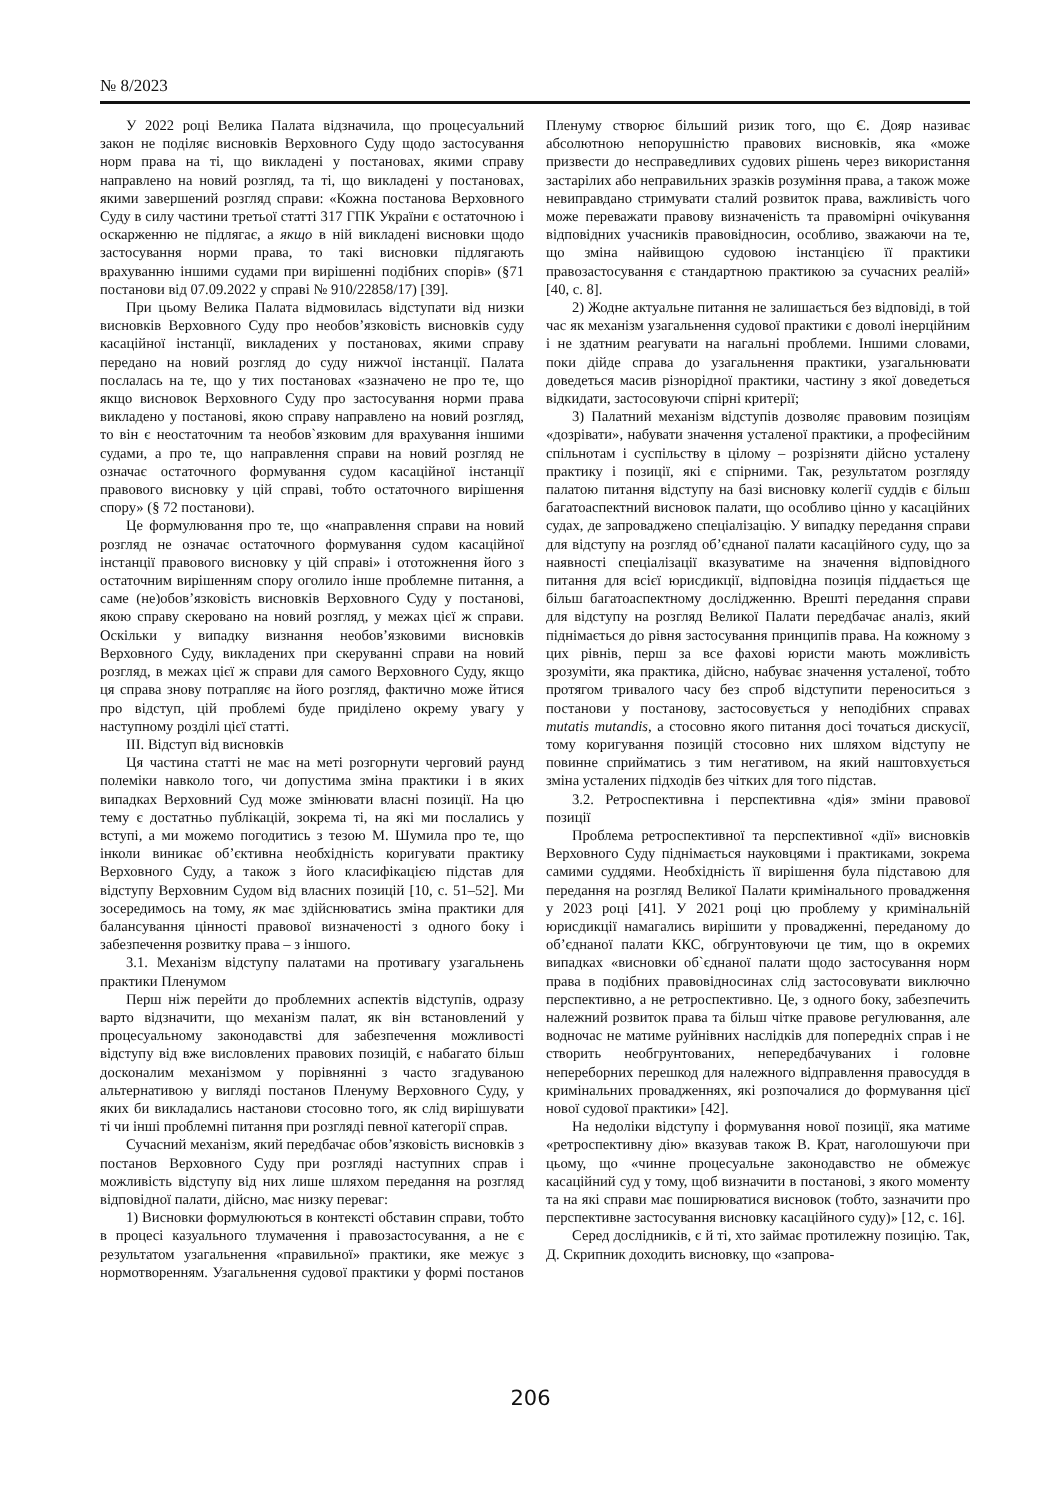№ 8/2023
У 2022 році Велика Палата відзначила, що процесуальний закон не поділяє висновків Верховного Суду щодо застосування норм права на ті, що викладені у постановах, якими справу направлено на новий розгляд, та ті, що викладені у постановах, якими завершений розгляд справи: «Кожна постанова Верховного Суду в силу частини третьої статті 317 ГПК України є остаточною і оскарженню не підлягає, а якщо в ній викладені висновки щодо застосування норми права, то такі висновки підлягають врахуванню іншими судами при вирішенні подібних спорів» (§71 постанови від 07.09.2022 у справі № 910/22858/17) [39].
При цьому Велика Палата відмовилась відступати від низки висновків Верховного Суду про необов’язковість висновків суду касаційної інстанції, викладених у постановах, якими справу передано на новий розгляд до суду нижчої інстанції. Палата послалась на те, що у тих постановах «зазначено не про те, що якщо висновок Верховного Суду про застосування норми права викладено у постанові, якою справу направлено на новий розгляд, то він є неостаточним та необов`язковим для врахування іншими судами, а про те, що направлення справи на новий розгляд не означає остаточного формування судом касаційної інстанції правового висновку у цій справі, тобто остаточного вирішення спору» (§ 72 постанови).
Це формулювання про те, що «направлення справи на новий розгляд не означає остаточного формування судом касаційної інстанції правового висновку у цій справі» і ототожнення його з остаточним вирішенням спору оголило інше проблемне питання, а саме (не)обов’язковість висновків Верховного Суду у постанові, якою справу скеровано на новий розгляд, у межах цієї ж справи. Оскільки у випадку визнання необов’язковими висновків Верховного Суду, викладених при скеруванні справи на новий розгляд, в межах цієї ж справи для самого Верховного Суду, якщо ця справа знову потрапляє на його розгляд, фактично може йтися про відступ, цій проблемі буде приділено окрему увагу у наступному розділі цієї статті.
ІІІ. Відступ від висновків
Ця частина статті не має на меті розгорнути черговий раунд полеміки навколо того, чи допустима зміна практики і в яких випадках Верховний Суд може змінювати власні позиції. На цю тему є достатньо публікацій, зокрема ті, на які ми послались у вступі, а ми можемо погодитись з тезою М. Шумила про те, що інколи виникає об’єктивна необхідність коригувати практику Верховного Суду, а також з його класифікацією підстав для відступу Верховним Судом від власних позицій [10, с. 51–52]. Ми зосередимось на тому, як має здійснюватись зміна практики для балансування цінності правової визначеності з одного боку і забезпечення розвитку права – з іншого.
3.1. Механізм відступу палатами на противагу узагальнень практики Пленумом
Перш ніж перейти до проблемних аспектів відступів, одразу варто відзначити, що механізм палат, як він встановлений у процесуальному законодавстві для забезпечення можливості відступу від вже висловлених правових позицій, є набагато більш досконалим механізмом у порівнянні з часто згадуваною альтернативою у вигляді постанов Пленуму Верховного Суду, у яких би викладались настанови стосовно того, як слід вирішувати ті чи інші проблемні питання при розгляді певної категорії справ.
Сучасний механізм, який передбачає обов’язковість висновків з постанов Верховного Суду при розгляді наступних справ і можливість відступу від них лише шляхом передання на розгляд відповідної палати, дійсно, має низку переваг:
1) Висновки формулюються в контексті обставин справи, тобто в процесі казуального тлумачення і правозастосування, а не є результатом узагальнення «правильної» практики, яке межує з нормотворенням. Узагальнення судової практики у формі постанов Пленуму створює більший ризик того, що Є. Дояр називає абсолютною непорушністю правових висновків, яка «може призвести до несправедливих судових рішень через використання застарілих або неправильних зразків розуміння права, а також може невиправдано стримувати сталий розвиток права, важливість чого може переважати правову визначеність та правомірні очікування відповідних учасників правовідносин, особливо, зважаючи на те, що зміна найвищою судовою інстанцією її практики правозастосування є стандартною практикою за сучасних реалій» [40, с. 8].
2) Жодне актуальне питання не залишається без відповіді, в той час як механізм узагальнення судової практики є доволі інерційним і не здатним реагувати на нагальні проблеми. Іншими словами, поки дійде справа до узагальнення практики, узагальнювати доведеться масив різнорідної практики, частину з якої доведеться відкидати, застосовуючи спірні критерії;
3) Палатний механізм відступів дозволяє правовим позиціям «дозрівати», набувати значення усталеної практики, а професійним спільнотам і суспільству в цілому – розрізняти дійсно усталену практику і позиції, які є спірними. Так, результатом розгляду палатою питання відступу на базі висновку колегії суддів є більш багатоаспектний висновок палати, що особливо цінно у касаційних судах, де запроваджено спеціалізацію. У випадку передання справи для відступу на розгляд об’єднаної палати касаційного суду, що за наявності спеціалізації вказуватиме на значення відповідного питання для всієї юрисдикції, відповідна позиція піддається ще більш багатоаспектному дослідженню. Врешті передання справи для відступу на розгляд Великої Палати передбачає аналіз, який піднімається до рівня застосування принципів права. На кожному з цих рівнів, перш за все фахові юристи мають можливість зрозуміти, яка практика, дійсно, набуває значення усталеної, тобто протягом тривалого часу без спроб відступити переноситься з постанови у постанову, застосовується у неподібних справах mutatis mutandis, а стосовно якого питання досі точаться дискусії, тому коригування позицій стосовно них шляхом відступу не повинне сприйматись з тим негативом, на який наштовхується зміна усталених підходів без чітких для того підстав.
3.2. Ретроспективна і перспективна «дія» зміни правової позиції
Проблема ретроспективної та перспективної «дії» висновків Верховного Суду піднімається науковцями і практиками, зокрема самими суддями. Необхідність її вирішення була підставою для передання на розгляд Великої Палати кримінального провадження у 2023 році [41]. У 2021 році цю проблему у кримінальній юрисдикції намагались вирішити у провадженні, переданому до об’єднаної палати ККС, обгрунтовуючи це тим, що в окремих випадках «висновки об`єднаної палати щодо застосування норм права в подібних правовідносинах слід застосовувати виключно перспективно, а не ретроспективно. Це, з одного боку, забезпечить належний розвиток права та більш чітке правове регулювання, але водночас не матиме руйнівних наслідків для попередніх справ і не створить необгрунтованих, непередбачуваних і головне непереборних перешкод для належного відправлення правосуддя в кримінальних провадженнях, які розпочалися до формування цієї нової судової практики» [42].
На недоліки відступу і формування нової позиції, яка матиме «ретроспективну дію» вказував також В. Крат, наголошуючи при цьому, що «чинне процесуальне законодавство не обмежує касаційний суд у тому, щоб визначити в постанові, з якого моменту та на які справи має поширюватися висновок (тобто, зазначити про перспективне застосування висновку касаційного суду)» [12, с. 16].
Серед дослідників, є й ті, хто займає протилежну позицію. Так, Д. Скрипник доходить висновку, що «запрова-
206